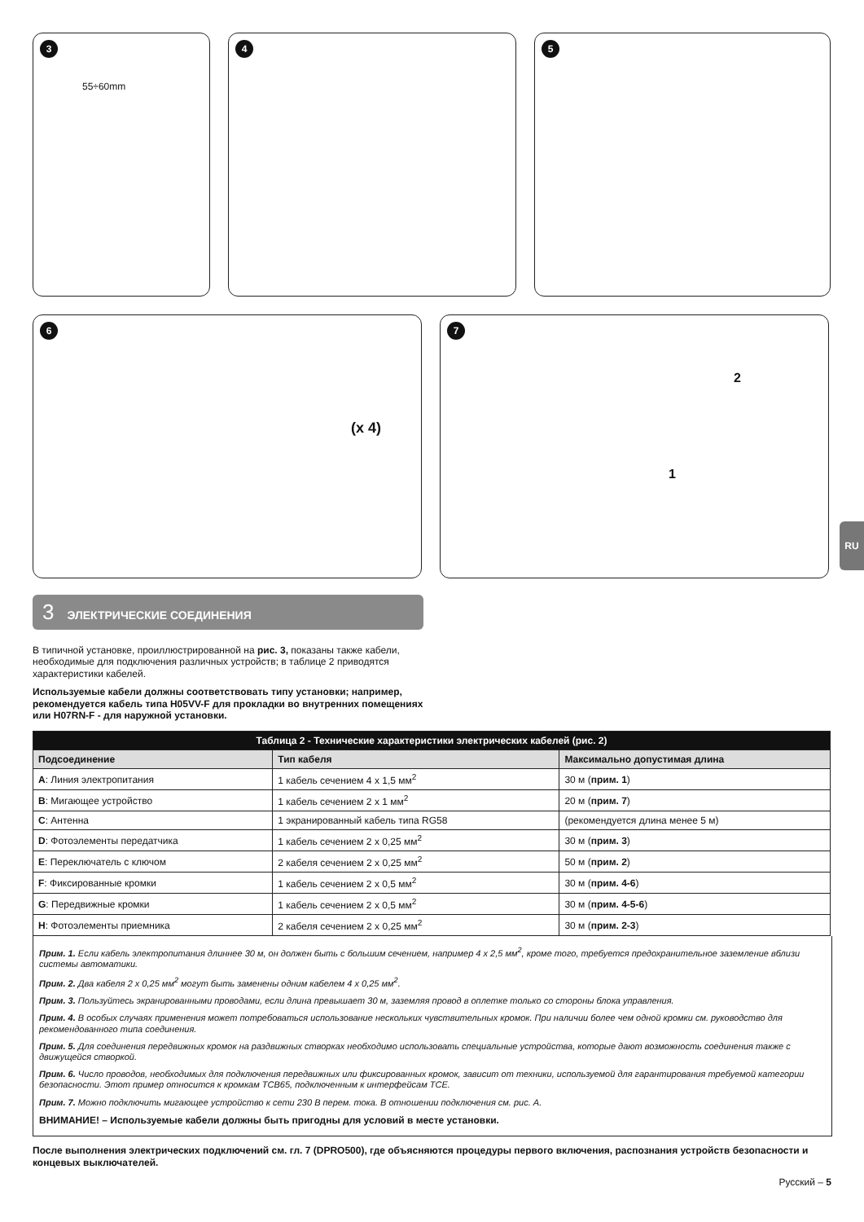3
55÷60mm
4 5
6
(x 4)
7
2
1
RU
3 ЭЛЕКТРИЧЕСКИЕ СОЕДИНЕНИЯ
В типичной установке, проиллюстрированной на рис. 3, показаны также кабели, необходимые для подключения различных устройств; в таблице 2 приводятся характеристики кабелей.
Используемые кабели должны соответствовать типу установки; например, рекомендуется кабель типа H05VV-F для прокладки во внутренних помещениях или H07RN-F - для наружной установки.
| Таблица 2 - Технические характеристики электрических кабелей (рис. 2) | | |
| --- | --- | --- |
| Подсоединение | Тип кабеля | Максимально допустимая длина |
| A : Линия электропитания | 1 кабель сечением 4 x 1,5 мм<sup>2</sup> | 30 м ( прим. 1 ) |
| B : Мигающее устройство | 1 кабель сечением 2 x 1 мм<sup>2</sup> | 20 м ( прим. 7 ) |
| C : Антенна | 1 экранированный кабель типа RG58 | (рекомендуется длина менее 5 м) |
| D : Фотоэлементы передатчика | 1 кабель сечением 2 x 0,25 мм<sup>2</sup> | 30 м ( прим. 3 ) |
| E : Переключатель с ключом | 2 кабеля сечением 2 x 0,25 мм<sup>2</sup> | 50 м ( прим. 2 ) |
| F : Фиксированные кромки | 1 кабель сечением 2 x 0,5 мм<sup>2</sup> | 30 м ( прим. 4-6 ) |
| G : Передвижные кромки | 1 кабель сечением 2 x 0,5 мм<sup>2</sup> | 30 м ( прим. 4-5-6 ) |
| H : Фотоэлементы приемника | 2 кабеля сечением 2 x 0,25 мм<sup>2</sup> | 30 м ( прим. 2-3 ) |
Прим. 1. Если кабель электропитания длиннее 30 м, он должен быть с большим сечением, например 4 x 2,5 мм<sup>2</sup>, кроме того, требуется предохранительное заземление вблизи системы автоматики.
Прим. 2. Два кабеля 2 x 0,25 мм<sup>2</sup> могут быть заменены одним кабелем 4 x 0,25 мм<sup>2</sup>.
Прим. 3. Пользуйтесь экранированными проводами, если длина превышает 30 м, заземляя провод в оплетке только со стороны блока управления.
Прим. 4. В особых случаях применения может потребоваться использование нескольких чувствительных кромок. При наличии более чем одной кромки см. руководство для рекомендованного типа соединения.
Прим. 5. Для соединения передвижных кромок на раздвижных створках необходимо использовать специальные устройства, которые дают возможность соединения также с движущейся створкой.
Прим. 6. Число проводов, необходимых для подключения передвижных или фиксированных кромок, зависит от техники, используемой для гарантирования требуемой категории безопасности. Этот пример относится к кромкам TCB65, подключенным к интерфейсам TCE.
Прим. 7. Можно подключить мигающее устройство к сети 230 В перем. тока. В отношении подключения см. рис. A.
ВНИМАНИЕ! – Используемые кабели должны быть пригодны для условий в месте установки.
После выполнения электрических подключений см. гл. 7 (DPRO500), где объясняются процедуры первого включения, распознания устройств безопасности и концевых выключателей.
Русский – 5